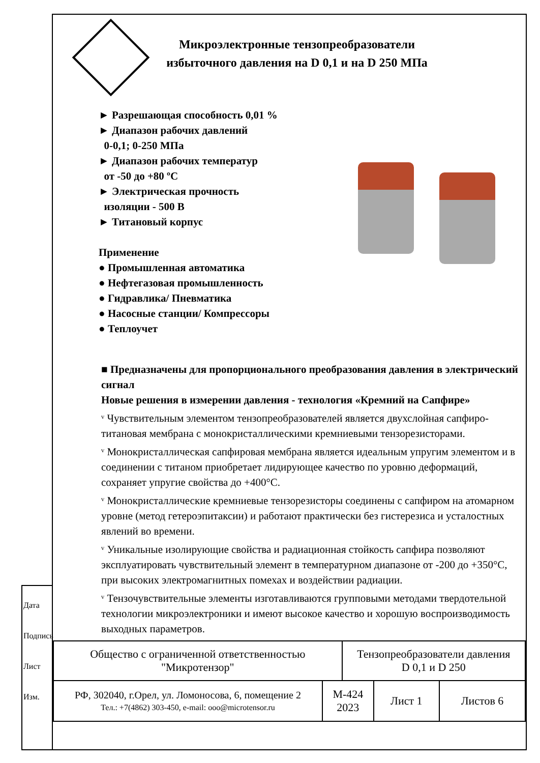Микроэлектронные тензопреобразователи избыточного давления на D 0,1 и на D 250 МПа
► Разрешающая способность 0,01 %
► Диапазон рабочих давлений
0-0,1; 0-250 МПа
► Диапазон рабочих температур
от -50 до +80 ºС
► Электрическая прочность
изоляции - 500 В
► Титановый корпус
Применение
● Промышленная автоматика
● Нефтегазовая промышленность
● Гидравлика/ Пневматика
● Насосные станции/ Компрессоры
● Теплоучет
■ Предназначены для пропорционального преобразования давления в электрический сигнал
Новые решения в измерении давления - технология «Кремний на Сапфире»
ᵛ Чувствительным элементом тензопреобразователей является двухслойная сапфиро-титановая мембрана с монокристаллическими кремниевыми тензорезисторами.
ᵛ Монокристаллическая сапфировая мембрана является идеальным упругим элементом и в соединении с титаном приобретает лидирующее качество по уровню деформаций, сохраняет упругие свойства до +400°С.
ᵛ Монокристаллические кремниевые тензорезисторы соединены с сапфиром на атомарном уровне (метод гетероэпитаксии) и работают практически без гистерезиса и усталостных явлений во времени.
ᵛ Уникальные изолирующие свойства и радиационная стойкость сапфира позволяют эксплуатировать чувствительный элемент в температурном диапазоне от -200 до +350°С, при высоких электромагнитных помехах и воздействии радиации.
ᵛ Тензочувствительные элементы изготавливаются групповыми методами твердотельной технологии микроэлектроники и имеют высокое качество и хорошую воспроизводимость выходных параметров.
| Общество с ограниченной ответственностью "Микротензор" | | Тензопреобразователи давления D 0,1 и D 250 | | |
| РФ, 302040, г.Орел, ул. Ломоносова, 6, помещение 2 Тел.: +7(4862) 303-450, e-mail: ooo@microtensor.ru | М-424 2023 | | Лист 1 | Листов 6 |
Дата
Подпись
Лист
Изм.